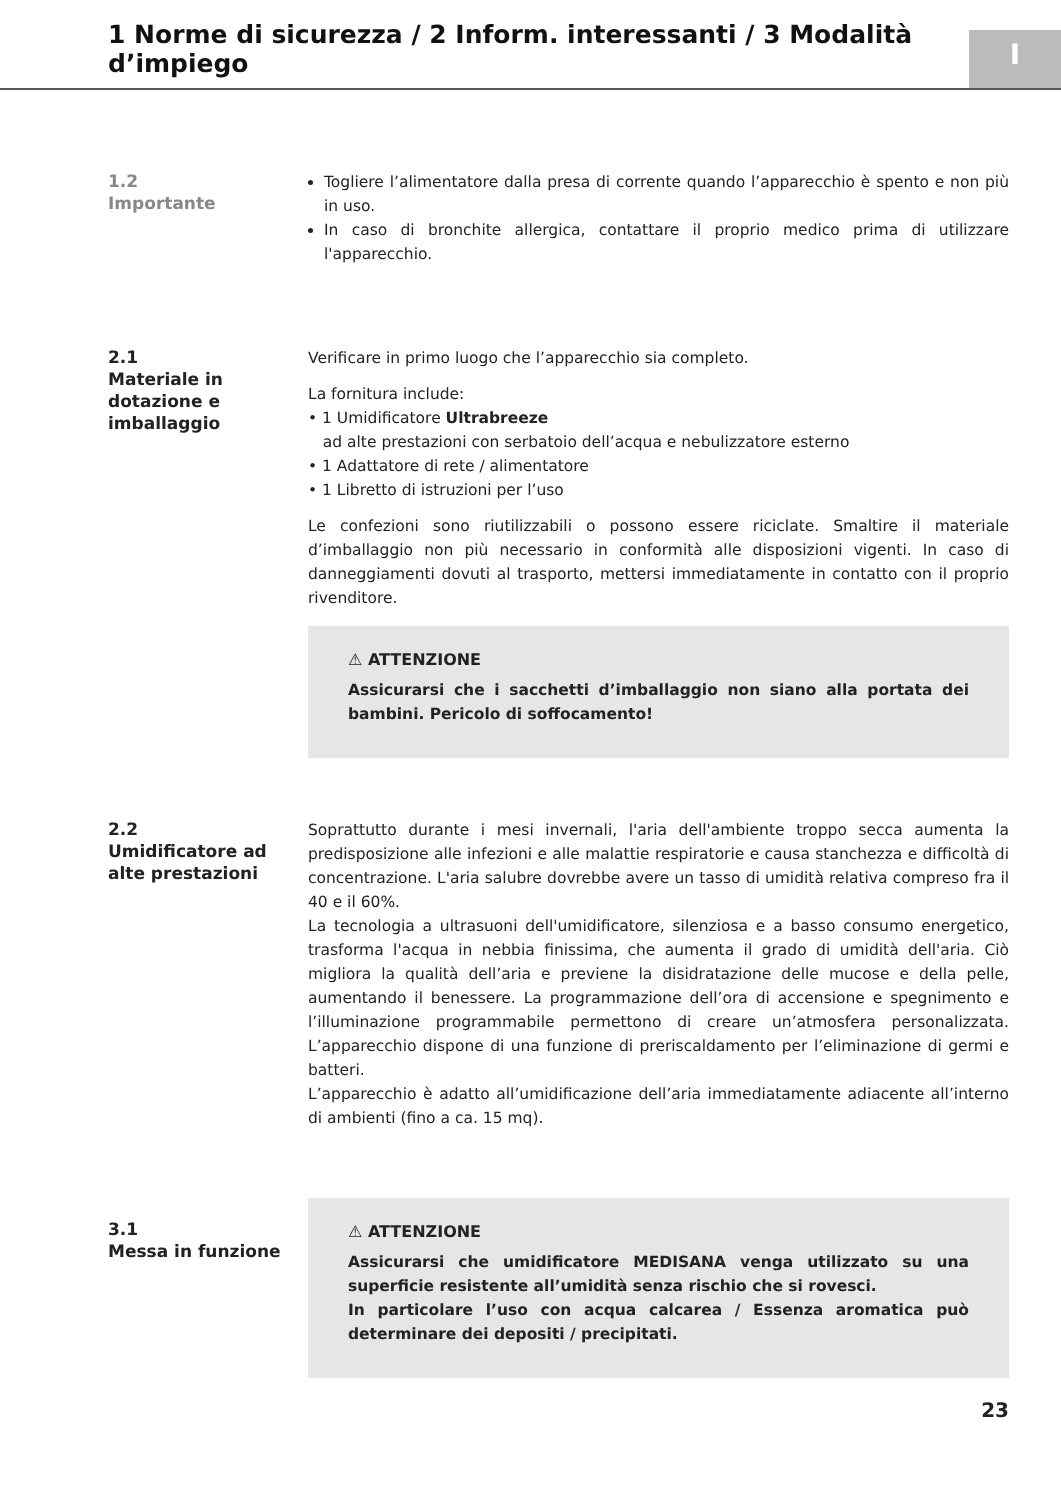1 Norme di sicurezza / 2 Inform. interessanti / 3 Modalità d’impiego
I
1.2
Importante
Togliere l’alimentatore dalla presa di corrente quando l’apparecchio è spento e non più in uso.
In caso di bronchite allergica, contattare il proprio medico prima di utilizzare l'apparecchio.
2.1
Materiale in dotazione e imballaggio
Verificare in primo luogo che l’apparecchio sia completo.
La fornitura include:
• 1 Umidificatore Ultrabreeze
ad alte prestazioni con serbatoio dell’acqua e nebulizzatore esterno
• 1 Adattatore di rete / alimentatore
• 1 Libretto di istruzioni per l’uso
Le confezioni sono riutilizzabili o possono essere riciclate. Smaltire il materiale d’imballaggio non più necessario in conformità alle disposizioni vigenti. In caso di danneggiamenti dovuti al trasporto, mettersi immediatamente in contatto con il proprio rivenditore.
⚠ ATTENZIONE
Assicurarsi che i sacchetti d’imballaggio non siano alla portata dei bambini. Pericolo di soffocamento!
2.2
Umidificatore ad alte prestazioni
Soprattutto durante i mesi invernali, l'aria dell'ambiente troppo secca aumenta la predisposizione alle infezioni e alle malattie respiratorie e causa stanchezza e difficoltà di concentrazione. L'aria salubre dovrebbe avere un tasso di umidità relativa compreso fra il 40 e il 60%.
La tecnologia a ultrasuoni dell'umidificatore, silenziosa e a basso consumo energetico, trasforma l'acqua in nebbia finissima, che aumenta il grado di umidità dell'aria. Ciò migliora la qualità dell’aria e previene la disidratazione delle mucose e della pelle, aumentando il benessere. La programmazione dell’ora di accensione e spegnimento e l’illuminazione programmabile permettono di creare un’atmosfera personalizzata. L’apparecchio dispone di una funzione di preriscaldamento per l’eliminazione di germi e batteri.
L’apparecchio è adatto all’umidificazione dell’aria immediatamente adiacente all’interno di ambienti (fino a ca. 15 mq).
3.1
Messa in funzione
⚠ ATTENZIONE
Assicurarsi che umidificatore MEDISANA venga utilizzato su una superficie resistente all’umidità senza rischio che si rovesci.
In particolare l’uso con acqua calcarea / Essenza aromatica può determinare dei depositi / precipitati.
23